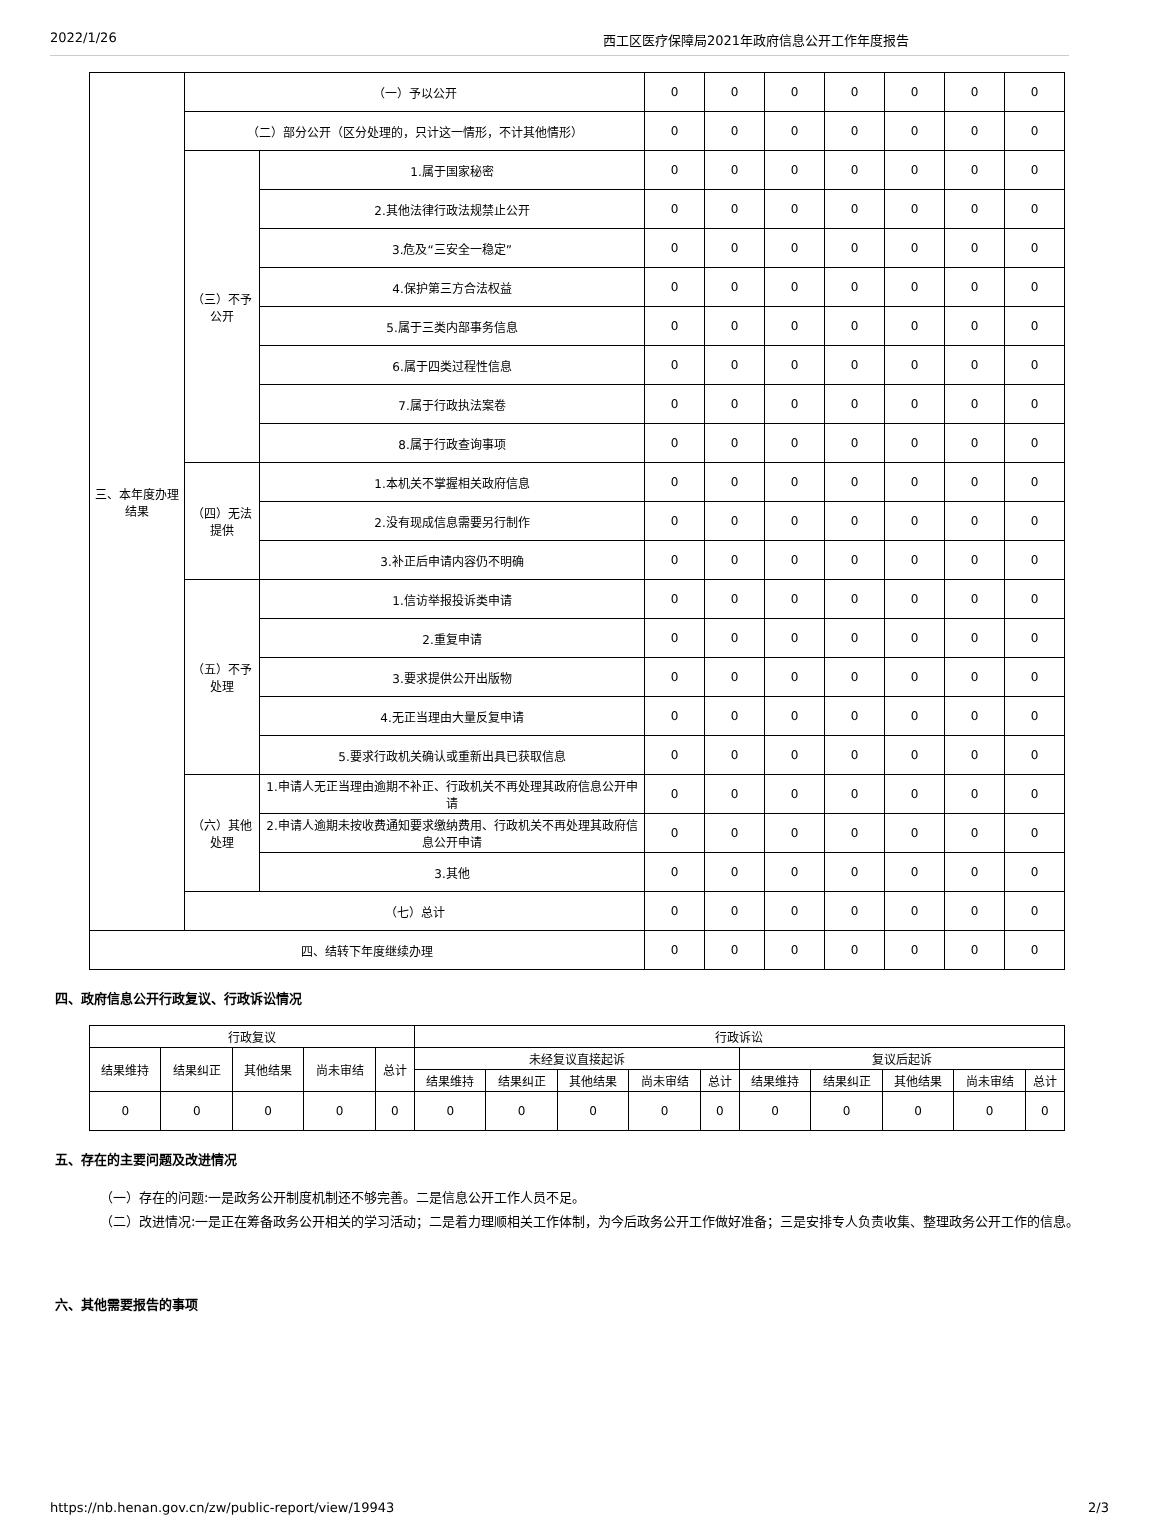2022/1/26 西工区医疗保障局2021年政府信息公开工作年度报告
| 三、本年度办理结果 | （一）予以公开 | | 0 | 0 | 0 | 0 | 0 | 0 | 0 |
| | （二）部分公开（区分处理的，只计这一情形，不计其他情形） | | 0 | 0 | 0 | 0 | 0 | 0 | 0 |
| | （三）不予公开 | 1.属于国家秘密 | 0 | 0 | 0 | 0 | 0 | 0 | 0 |
| | | 2.其他法律行政法规禁止公开 | 0 | 0 | 0 | 0 | 0 | 0 | 0 |
| | | 3.危及“三安全一稳定” | 0 | 0 | 0 | 0 | 0 | 0 | 0 |
| | | 4.保护第三方合法权益 | 0 | 0 | 0 | 0 | 0 | 0 | 0 |
| | | 5.属于三类内部事务信息 | 0 | 0 | 0 | 0 | 0 | 0 | 0 |
| | | 6.属于四类过程性信息 | 0 | 0 | 0 | 0 | 0 | 0 | 0 |
| | | 7.属于行政执法案卷 | 0 | 0 | 0 | 0 | 0 | 0 | 0 |
| | | 8.属于行政查询事项 | 0 | 0 | 0 | 0 | 0 | 0 | 0 |
| | （四）无法提供 | 1.本机关不掌握相关政府信息 | 0 | 0 | 0 | 0 | 0 | 0 | 0 |
| | | 2.没有现成信息需要另行制作 | 0 | 0 | 0 | 0 | 0 | 0 | 0 |
| | | 3.补正后申请内容仍不明确 | 0 | 0 | 0 | 0 | 0 | 0 | 0 |
| | （五）不予处理 | 1.信访举报投诉类申请 | 0 | 0 | 0 | 0 | 0 | 0 | 0 |
| | | 2.重复申请 | 0 | 0 | 0 | 0 | 0 | 0 | 0 |
| | | 3.要求提供公开出版物 | 0 | 0 | 0 | 0 | 0 | 0 | 0 |
| | | 4.无正当理由大量反复申请 | 0 | 0 | 0 | 0 | 0 | 0 | 0 |
| | | 5.要求行政机关确认或重新出具已获取信息 | 0 | 0 | 0 | 0 | 0 | 0 | 0 |
| | （六）其他处理 | 1.申请人无正当理由逾期不补正、行政机关不再处理其政府信息公开申请 | 0 | 0 | 0 | 0 | 0 | 0 | 0 |
| | | 2.申请人逾期未按收费通知要求缴纳费用、行政机关不再处理其政府信息公开申请 | 0 | 0 | 0 | 0 | 0 | 0 | 0 |
| | | 3.其他 | 0 | 0 | 0 | 0 | 0 | 0 | 0 |
| | （七）总计 | | 0 | 0 | 0 | 0 | 0 | 0 | 0 |
| 四、结转下年度继续办理 | | | 0 | 0 | 0 | 0 | 0 | 0 | 0 |
四、政府信息公开行政复议、行政诉讼情况
| 行政复议 | | | | | 行政诉讼 | | | | | | | | | |
| --- | --- | --- | --- | --- | --- | --- | --- | --- | --- | --- | --- | --- | --- | --- |
| 结果维持 | 结果纠正 | 其他结果 | 尚未审结 | 总计 | 未经复议直接起诉 | | | | | 复议后起诉 | | | | |
| | | | | | 结果维持 | 结果纠正 | 其他结果 | 尚未审结 | 总计 | 结果维持 | 结果纠正 | 其他结果 | 尚未审结 | 总计 |
| 0 | 0 | 0 | 0 | 0 | 0 | 0 | 0 | 0 | 0 | 0 | 0 | 0 | 0 | 0 |
五、存在的主要问题及改进情况
（一）存在的问题:一是政务公开制度机制还不够完善。二是信息公开工作人员不足。
（二）改进情况:一是正在筹备政务公开相关的学习活动；二是着力理顺相关工作体制，为今后政务公开工作做好准备；三是安排专人负责收集、整理政务公开工作的信息。
六、其他需要报告的事项
https://nb.henan.gov.cn/zw/public-report/view/19943 2/3